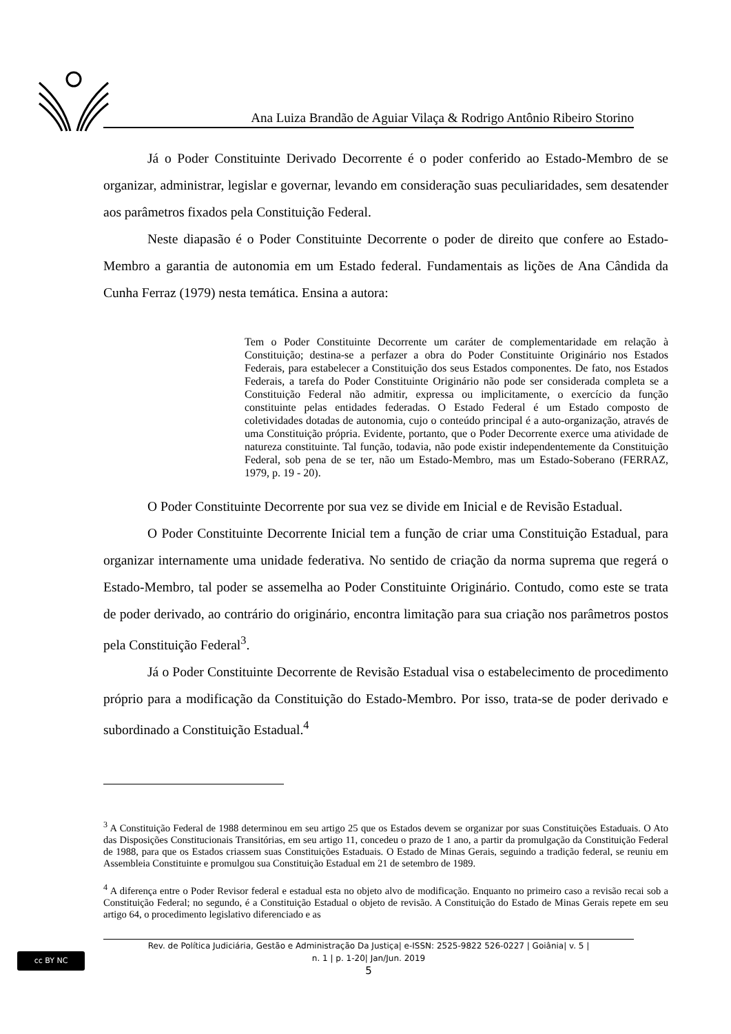Ana Luiza Brandão de Aguiar Vilaça & Rodrigo Antônio Ribeiro Storino
Já o Poder Constituinte Derivado Decorrente é o poder conferido ao Estado-Membro de se organizar, administrar, legislar e governar, levando em consideração suas peculiaridades, sem desatender aos parâmetros fixados pela Constituição Federal.
Neste diapasão é o Poder Constituinte Decorrente o poder de direito que confere ao Estado-Membro a garantia de autonomia em um Estado federal. Fundamentais as lições de Ana Cândida da Cunha Ferraz (1979) nesta temática. Ensina a autora:
Tem o Poder Constituinte Decorrente um caráter de complementaridade em relação à Constituição; destina-se a perfazer a obra do Poder Constituinte Originário nos Estados Federais, para estabelecer a Constituição dos seus Estados componentes. De fato, nos Estados Federais, a tarefa do Poder Constituinte Originário não pode ser considerada completa se a Constituição Federal não admitir, expressa ou implicitamente, o exercício da função constituinte pelas entidades federadas. O Estado Federal é um Estado composto de coletividades dotadas de autonomia, cujo o conteúdo principal é a auto-organização, através de uma Constituição própria. Evidente, portanto, que o Poder Decorrente exerce uma atividade de natureza constituinte. Tal função, todavia, não pode existir independentemente da Constituição Federal, sob pena de se ter, não um Estado-Membro, mas um Estado-Soberano (FERRAZ, 1979, p. 19 - 20).
O Poder Constituinte Decorrente por sua vez se divide em Inicial e de Revisão Estadual.
O Poder Constituinte Decorrente Inicial tem a função de criar uma Constituição Estadual, para organizar internamente uma unidade federativa. No sentido de criação da norma suprema que regerá o Estado-Membro, tal poder se assemelha ao Poder Constituinte Originário. Contudo, como este se trata de poder derivado, ao contrário do originário, encontra limitação para sua criação nos parâmetros postos pela Constituição Federal<sup>3</sup>.
Já o Poder Constituinte Decorrente de Revisão Estadual visa o estabelecimento de procedimento próprio para a modificação da Constituição do Estado-Membro. Por isso, trata-se de poder derivado e subordinado a Constituição Estadual.<sup>4</sup>
<sup>3</sup> A Constituição Federal de 1988 determinou em seu artigo 25 que os Estados devem se organizar por suas Constituições Estaduais. O Ato das Disposições Constitucionais Transitórias, em seu artigo 11, concedeu o prazo de 1 ano, a partir da promulgação da Constituição Federal de 1988, para que os Estados criassem suas Constituições Estaduais. O Estado de Minas Gerais, seguindo a tradição federal, se reuniu em Assembleia Constituinte e promulgou sua Constituição Estadual em 21 de setembro de 1989.
<sup>4</sup> A diferença entre o Poder Revisor federal e estadual esta no objeto alvo de modificação. Enquanto no primeiro caso a revisão recai sob a Constituição Federal; no segundo, é a Constituição Estadual o objeto de revisão. A Constituição do Estado de Minas Gerais repete em seu artigo 64, o procedimento legislativo diferenciado e as
cc BY NC
Rev. de Política Judiciária, Gestão e Administração Da Justiça| e-ISSN: 2525-9822 526-0227 | Goiânia| v. 5 |
n. 1 | p. 1-20| Jan/Jun. 2019
5